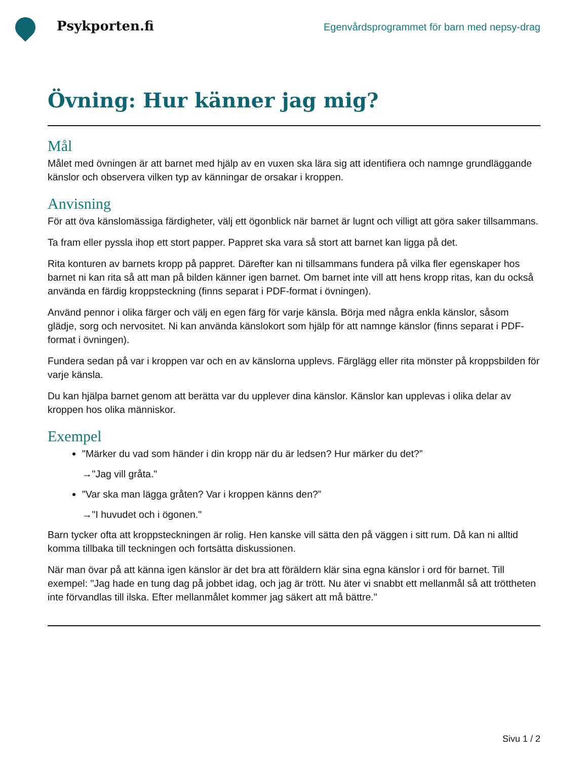Psykporten.fi
Egenvårdsprogrammet för barn med nepsy-drag
Övning: Hur känner jag mig?
Mål
Målet med övningen är att barnet med hjälp av en vuxen ska lära sig att identifiera och namnge grundläggande känslor och observera vilken typ av känningar de orsakar i kroppen.
Anvisning
För att öva känslomässiga färdigheter, välj ett ögonblick när barnet är lugnt och villigt att göra saker tillsammans.
Ta fram eller pyssla ihop ett stort papper. Pappret ska vara så stort att barnet kan ligga på det.
Rita konturen av barnets kropp på pappret. Därefter kan ni tillsammans fundera på vilka fler egenskaper hos barnet ni kan rita så att man på bilden känner igen barnet. Om barnet inte vill att hens kropp ritas, kan du också använda en färdig kroppsteckning (finns separat i PDF-format i övningen).
Använd pennor i olika färger och välj en egen färg för varje känsla. Börja med några enkla känslor, såsom glädje, sorg och nervositet. Ni kan använda känslokort som hjälp för att namnge känslor (finns separat i PDF-format i övningen).
Fundera sedan på var i kroppen var och en av känslorna upplevs. Färglägg eller rita mönster på kroppsbilden för varje känsla.
Du kan hjälpa barnet genom att berätta var du upplever dina känslor. Känslor kan upplevas i olika delar av kroppen hos olika människor.
Exempel
"Märker du vad som händer i din kropp när du är ledsen? Hur märker du det?”
→"Jag vill gråta."
"Var ska man lägga gråten? Var i kroppen känns den?”
→"I huvudet och i ögonen."
Barn tycker ofta att kroppsteckningen är rolig. Hen kanske vill sätta den på väggen i sitt rum. Då kan ni alltid komma tillbaka till teckningen och fortsätta diskussionen.
När man övar på att känna igen känslor är det bra att föräldern klär sina egna känslor i ord för barnet. Till exempel: "Jag hade en tung dag på jobbet idag, och jag är trött. Nu äter vi snabbt ett mellanmål så att tröttheten inte förvandlas till ilska. Efter mellanmålet kommer jag säkert att må bättre."
Sivu 1 / 2